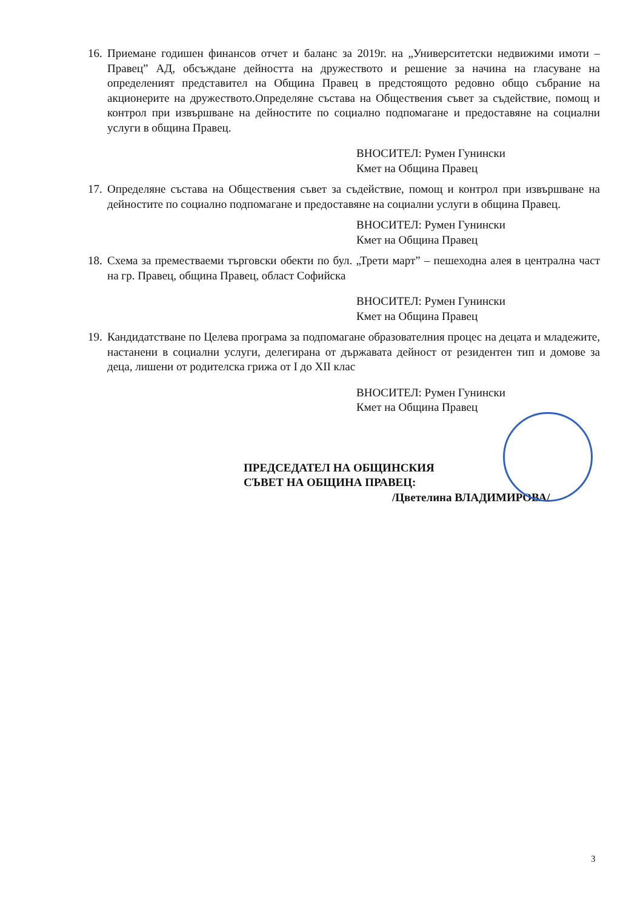16. Приемане годишен финансов отчет и баланс за 2019г. на „Университетски недвижими имоти – Правец” АД, обсъждане дейността на дружеството и решение за начина на гласуване на определеният представител на Община Правец в предстоящото редовно общо събрание на акционерите на дружеството.Определяне състава на Обществения съвет за съдействие, помощ и контрол при извършване на дейностите по социално подпомагане и предоставяне на социални услуги в община Правец.
ВНОСИТЕЛ: Румен Гунински
Кмет на Община Правец
17. Определяне състава на Обществения съвет за съдействие, помощ и контрол при извършване на дейностите по социално подпомагане и предоставяне на социални услуги в община Правец.
ВНОСИТЕЛ: Румен Гунински
Кмет на Община Правец
18. Схема за преместваеми търговски обекти по бул. „Трети март” – пешеходна алея в централна част на гр. Правец, община Правец, област Софийска
ВНОСИТЕЛ: Румен Гунински
Кмет на Община Правец
19. Кандидатстване по Целева програма за подпомагане образователния процес на децата и младежите, настанени в социални услуги, делегирана от държавата дейност от резидентен тип и домове за деца, лишени от родителска грижа от I до XII клас
ВНОСИТЕЛ: Румен Гунински
Кмет на Община Правец
ПРЕДСЕДАТЕЛ НА ОБЩИНСКИЯ
СЪВЕТ НА ОБЩИНА ПРАВЕЦ:
/Цветелина ВЛАДИМИРОВА/
3